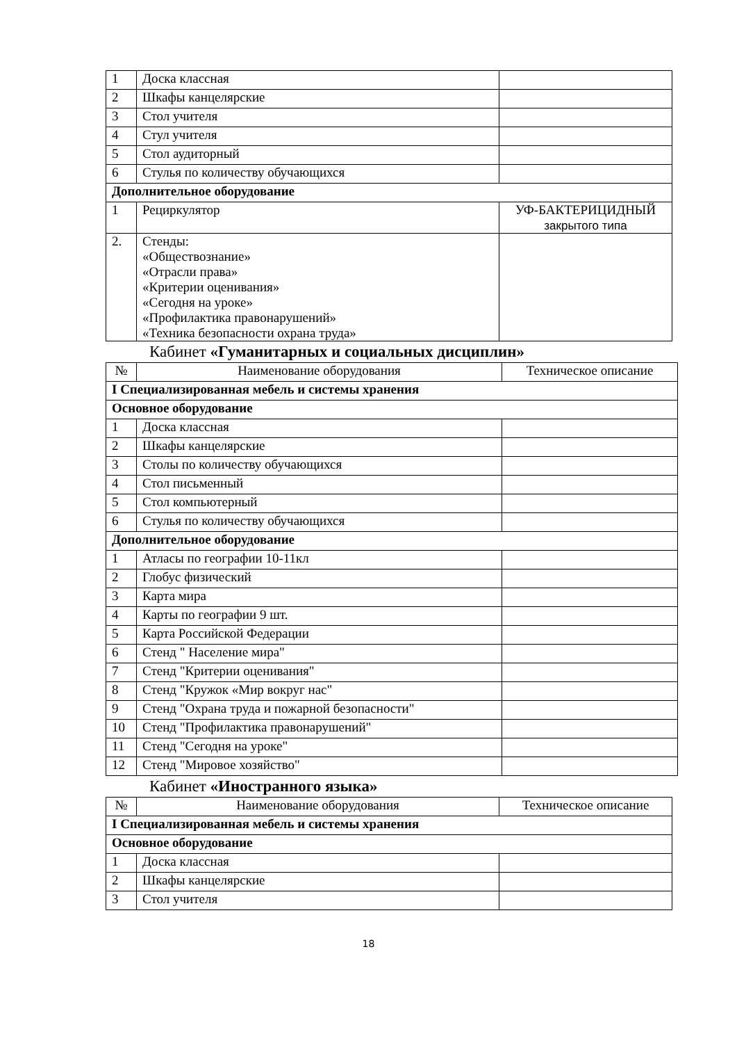| 1 | Доска классная | |
| 2 | Шкафы канцелярские | |
| 3 | Стол учителя | |
| 4 | Стул учителя | |
| 5 | Стол аудиторный | |
| 6 | Стулья по количеству обучающихся | |
| Дополнительное оборудование | | |
| 1 | Рециркулятор | УФ-БАКТЕРИЦИДНЫЙ закрытого типа |
| 2. | Стенды: «Обществознание» «Отрасли права» «Критерии оценивания» «Сегодня на уроке» «Профилактика правонарушений» «Техника безопасности охрана труда» | |
Кабинет «Гуманитарных и социальных дисциплин»
| № | Наименование оборудования | Техническое описание |
| --- | --- | --- |
| I Специализированная мебель и системы хранения | | |
| Основное оборудование | | |
| 1 | Доска классная | |
| 2 | Шкафы канцелярские | |
| 3 | Столы по количеству обучающихся | |
| 4 | Стол письменный | |
| 5 | Стол компьютерный | |
| 6 | Стулья по количеству обучающихся | |
| Дополнительное оборудование | | |
| 1 | Атласы по географии 10-11кл | |
| 2 | Глобус физический | |
| 3 | Карта мира | |
| 4 | Карты по географии 9 шт. | |
| 5 | Карта Российской Федерации | |
| 6 | Стенд " Население мира" | |
| 7 | Стенд "Критерии оценивания" | |
| 8 | Стенд "Кружок «Мир вокруг нас" | |
| 9 | Стенд "Охрана труда и пожарной безопасности" | |
| 10 | Стенд "Профилактика правонарушений" | |
| 11 | Стенд "Сегодня на уроке" | |
| 12 | Стенд "Мировое хозяйство" | |
Кабинет «Иностранного языка»
| № | Наименование оборудования | Техническое описание |
| --- | --- | --- |
| I Специализированная мебель и системы хранения | | |
| Основное оборудование | | |
| 1 | Доска классная | |
| 2 | Шкафы канцелярские | |
| 3 | Стол учителя | |
18